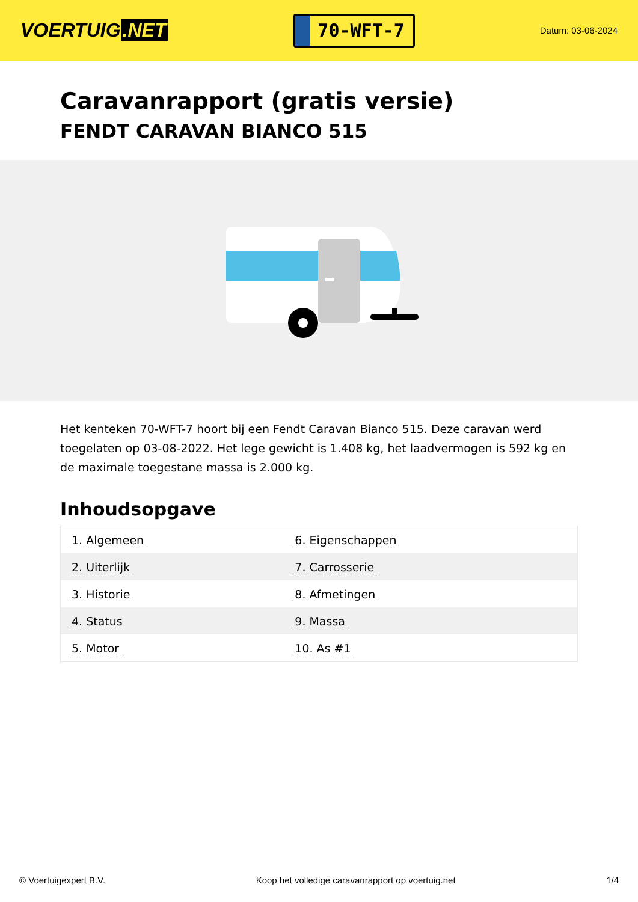VOERTUIG.NET
70-WFT-7
Datum: 03-06-2024
Caravanrapport (gratis versie)
FENDT CARAVAN BIANCO 515
Het kenteken 70-WFT-7 hoort bij een Fendt Caravan Bianco 515. Deze caravan werd toegelaten op 03-08-2022. Het lege gewicht is 1.408 kg, het laadvermogen is 592 kg en de maximale toegestane massa is 2.000 kg.
Inhoudsopgave
| 1. Algemeen | 6. Eigenschappen |
| 2. Uiterlijk | 7. Carrosserie |
| 3. Historie | 8. Afmetingen |
| 4. Status | 9. Massa |
| 5. Motor | 10. As #1 |
© Voertuigexpert B.V. Koop het volledige caravanrapport op voertuig.net 1/4